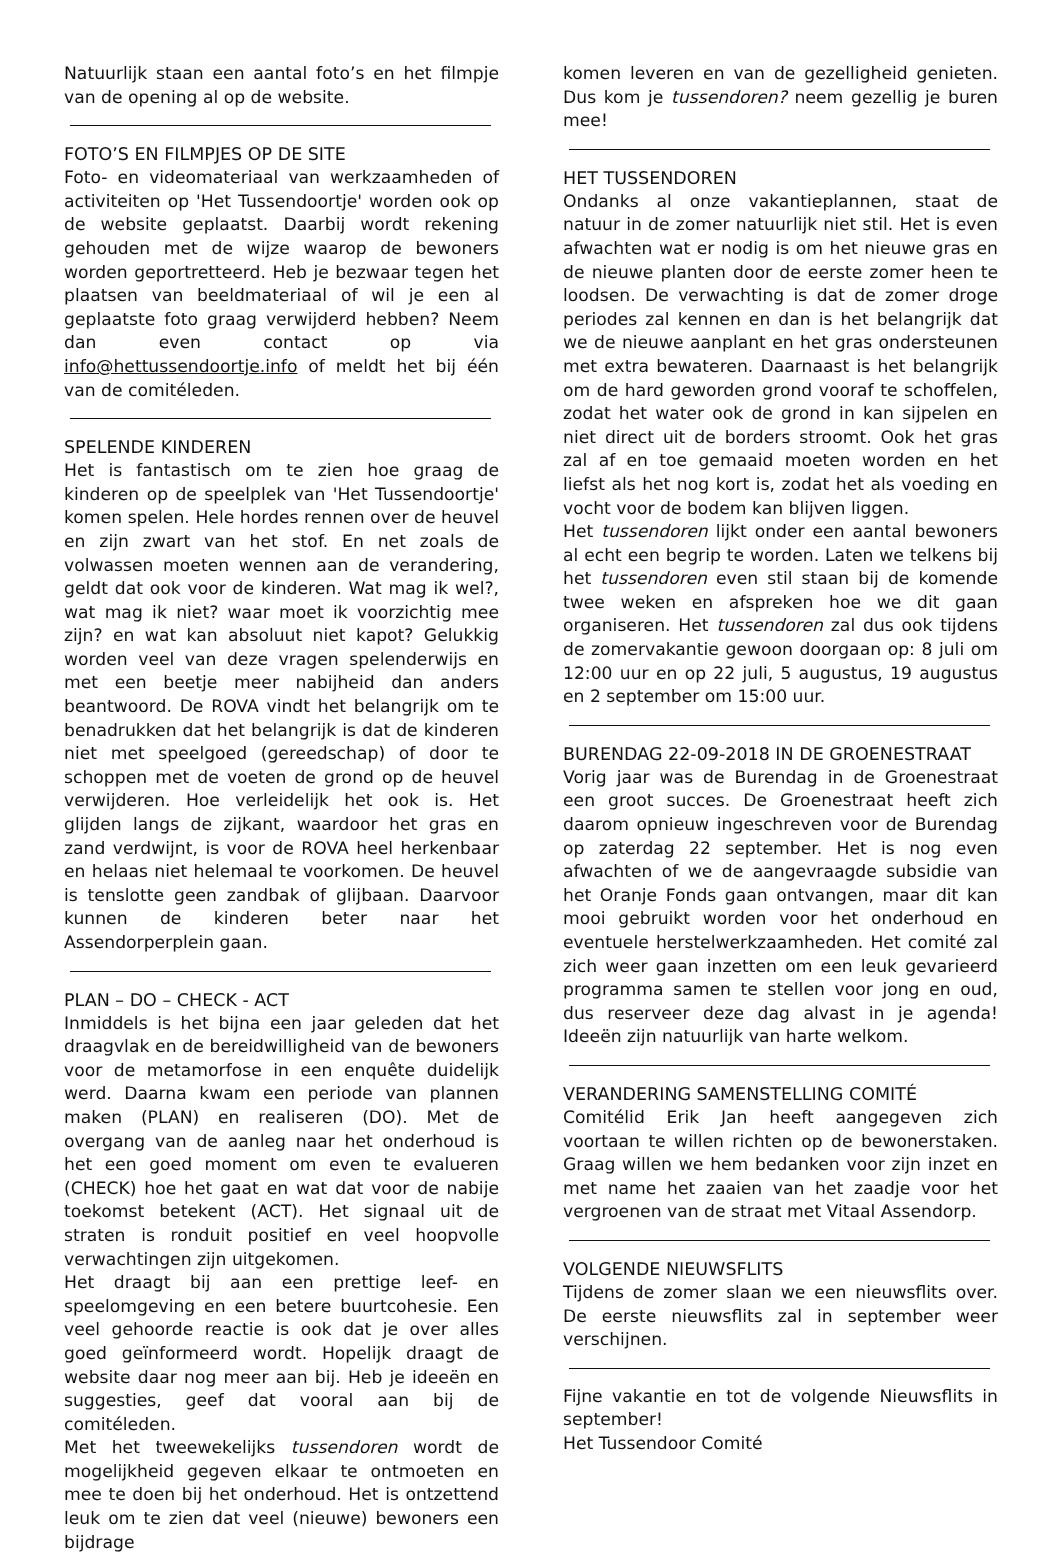Natuurlijk staan een aantal foto’s en het filmpje van de opening al op de website.
FOTO’S EN FILMPJES OP DE SITE
Foto- en videomateriaal van werkzaamheden of activiteiten op 'Het Tussendoortje' worden ook op de website geplaatst. Daarbij wordt rekening gehouden met de wijze waarop de bewoners worden geportretteerd. Heb je bezwaar tegen het plaatsen van beeldmateriaal of wil je een al geplaatste foto graag verwijderd hebben? Neem dan even contact op via info@hettussendoortje.info of meldt het bij één van de comitéleden.
SPELENDE KINDEREN
Het is fantastisch om te zien hoe graag de kinderen op de speelplek van 'Het Tussendoortje' komen spelen. Hele hordes rennen over de heuvel en zijn zwart van het stof. En net zoals de volwassen moeten wennen aan de verandering, geldt dat ook voor de kinderen. Wat mag ik wel?, wat mag ik niet? waar moet ik voorzichtig mee zijn? en wat kan absoluut niet kapot? Gelukkig worden veel van deze vragen spelenderwijs en met een beetje meer nabijheid dan anders beantwoord. De ROVA vindt het belangrijk om te benadrukken dat het belangrijk is dat de kinderen niet met speelgoed (gereedschap) of door te schoppen met de voeten de grond op de heuvel verwijderen. Hoe verleidelijk het ook is. Het glijden langs de zijkant, waardoor het gras en zand verdwijnt, is voor de ROVA heel herkenbaar en helaas niet helemaal te voorkomen. De heuvel is tenslotte geen zandbak of glijbaan. Daarvoor kunnen de kinderen beter naar het Assendorperplein gaan.
PLAN – DO – CHECK - ACT
Inmiddels is het bijna een jaar geleden dat het draagvlak en de bereidwilligheid van de bewoners voor de metamorfose in een enquête duidelijk werd. Daarna kwam een periode van plannen maken (PLAN) en realiseren (DO). Met de overgang van de aanleg naar het onderhoud is het een goed moment om even te evalueren (CHECK) hoe het gaat en wat dat voor de nabije toekomst betekent (ACT). Het signaal uit de straten is ronduit positief en veel hoopvolle verwachtingen zijn uitgekomen.
Het draagt bij aan een prettige leef- en speelomgeving en een betere buurtcohesie. Een veel gehoorde reactie is ook dat je over alles goed geïnformeerd wordt. Hopelijk draagt de website daar nog meer aan bij. Heb je ideeën en suggesties, geef dat vooral aan bij de comitéleden.
Met het tweewekelijks tussendoren wordt de mogelijkheid gegeven elkaar te ontmoeten en mee te doen bij het onderhoud. Het is ontzettend leuk om te zien dat veel (nieuwe) bewoners een bijdrage
komen leveren en van de gezelligheid genieten. Dus kom je tussendoren? neem gezellig je buren mee!
HET TUSSENDOREN
Ondanks al onze vakantieplannen, staat de natuur in de zomer natuurlijk niet stil. Het is even afwachten wat er nodig is om het nieuwe gras en de nieuwe planten door de eerste zomer heen te loodsen. De verwachting is dat de zomer droge periodes zal kennen en dan is het belangrijk dat we de nieuwe aanplant en het gras ondersteunen met extra bewateren. Daarnaast is het belangrijk om de hard geworden grond vooraf te schoffelen, zodat het water ook de grond in kan sijpelen en niet direct uit de borders stroomt. Ook het gras zal af en toe gemaaid moeten worden en het liefst als het nog kort is, zodat het als voeding en vocht voor de bodem kan blijven liggen.
Het tussendoren lijkt onder een aantal bewoners al echt een begrip te worden. Laten we telkens bij het tussendoren even stil staan bij de komende twee weken en afspreken hoe we dit gaan organiseren. Het tussendoren zal dus ook tijdens de zomervakantie gewoon doorgaan op: 8 juli om 12:00 uur en op 22 juli, 5 augustus, 19 augustus en 2 september om 15:00 uur.
BURENDAG 22-09-2018 IN DE GROENESTRAAT
Vorig jaar was de Burendag in de Groenestraat een groot succes. De Groenestraat heeft zich daarom opnieuw ingeschreven voor de Burendag op zaterdag 22 september. Het is nog even afwachten of we de aangevraagde subsidie van het Oranje Fonds gaan ontvangen, maar dit kan mooi gebruikt worden voor het onderhoud en eventuele herstelwerkzaamheden. Het comité zal zich weer gaan inzetten om een leuk gevarieerd programma samen te stellen voor jong en oud, dus reserveer deze dag alvast in je agenda! Ideeën zijn natuurlijk van harte welkom.
VERANDERING SAMENSTELLING COMITÉ
Comitélid Erik Jan heeft aangegeven zich voortaan te willen richten op de bewonerstaken. Graag willen we hem bedanken voor zijn inzet en met name het zaaien van het zaadje voor het vergroenen van de straat met Vitaal Assendorp.
VOLGENDE NIEUWSFLITS
Tijdens de zomer slaan we een nieuwsflits over. De eerste nieuwsflits zal in september weer verschijnen.
Fijne vakantie en tot de volgende Nieuwsflits in september!
Het Tussendoor Comité